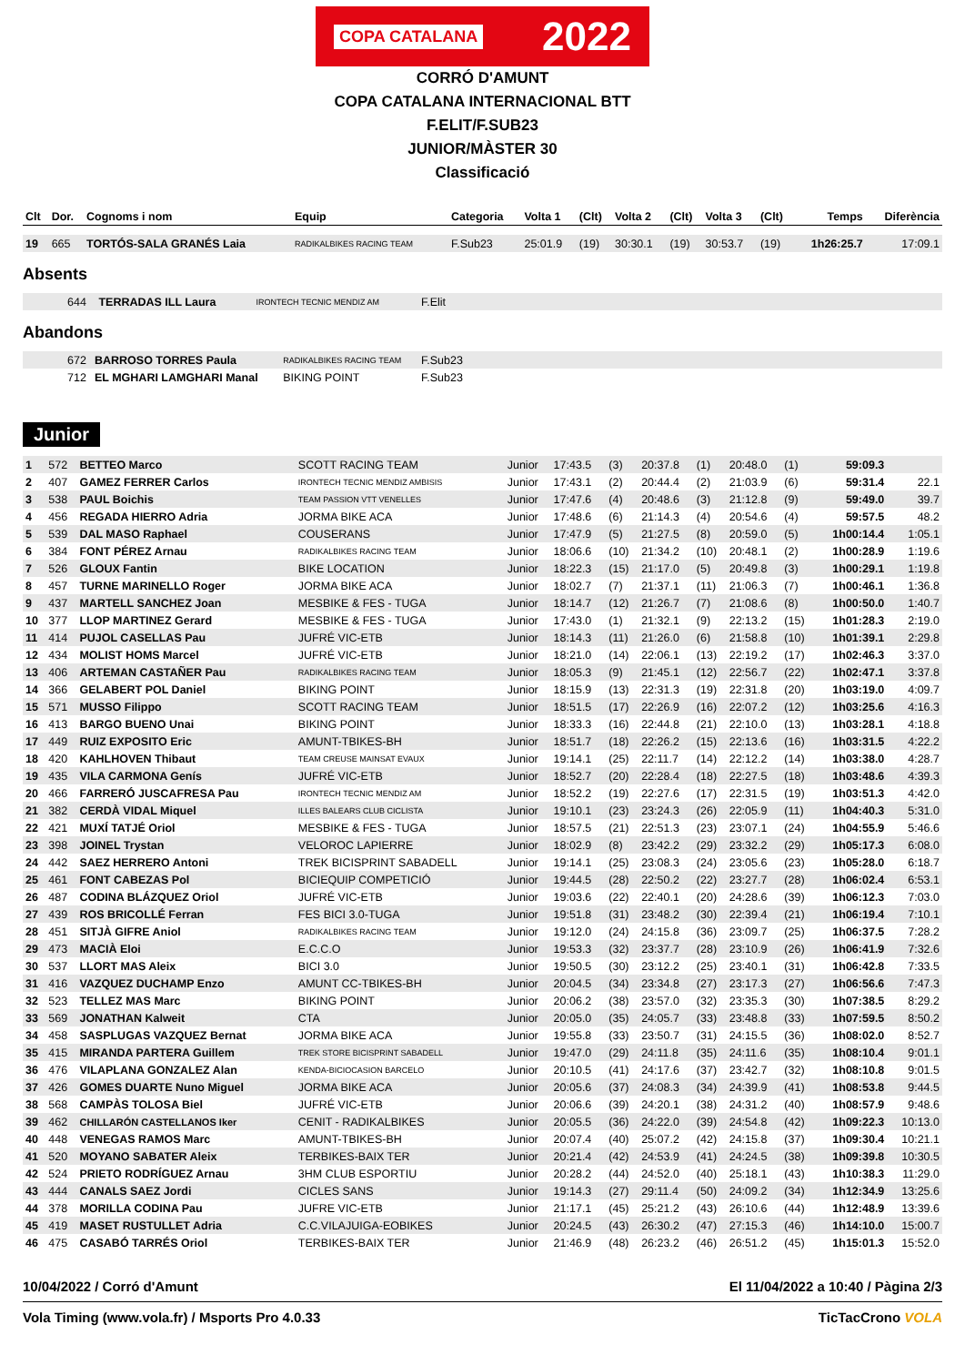COPA CATALANA 2022
CORRÓ D'AMUNT
COPA CATALANA INTERNACIONAL BTT
F.ELIT/F.SUB23
JUNIOR/MÀSTER 30
Classificació
| Clt | Dor. | Cognoms i nom | Equip | Categoria | Volta 1 | (Clt) | Volta 2 | (Clt) | Volta 3 | (Clt) | Temps | Diferència |
| --- | --- | --- | --- | --- | --- | --- | --- | --- | --- | --- | --- | --- |
| 19 | 665 | TORTÓS-SALA GRANÉS Laia | RADIKALBIKES RACING TEAM | F.Sub23 | 25:01.9 | (19) | 30:30.1 | (19) | 30:53.7 | (19) | 1h26:25.7 | 17:09.1 |
Absents
| | 644 | TERRADAS ILL Laura | IRONTECH TECNIC MENDIZ AM | F.Elit |
Abandons
| | 672 | BARROSO TORRES Paula | RADIKALBIKES RACING TEAM | F.Sub23 |
| | 712 | EL MGHARI LAMGHARI Manal | BIKING POINT | F.Sub23 |
Junior
| 1 | 572 | BETTEO Marco | SCOTT RACING TEAM | Junior | 17:43.5 | (3) | 20:37.8 | (1) | 20:48.0 | (1) | 59:09.3 | |
| 2 | 407 | GAMEZ FERRER Carlos | IRONTECH TECNIC MENDIZ AMBISIS | Junior | 17:43.1 | (2) | 20:44.4 | (2) | 21:03.9 | (6) | 59:31.4 | 22.1 |
| 3 | 538 | PAUL Boichis | TEAM PASSION VTT VENELLES | Junior | 17:47.6 | (4) | 20:48.6 | (3) | 21:12.8 | (9) | 59:49.0 | 39.7 |
| 4 | 456 | REGADA HIERRO Adria | JORMA BIKE ACA | Junior | 17:48.6 | (6) | 21:14.3 | (4) | 20:54.6 | (4) | 59:57.5 | 48.2 |
| 5 | 539 | DAL MASO Raphael | COUSERANS | Junior | 17:47.9 | (5) | 21:27.5 | (8) | 20:59.0 | (5) | 1h00:14.4 | 1:05.1 |
| 6 | 384 | FONT PÉREZ Arnau | RADIKALBIKES RACING TEAM | Junior | 18:06.6 | (10) | 21:34.2 | (10) | 20:48.1 | (2) | 1h00:28.9 | 1:19.6 |
| 7 | 526 | GLOUX Fantin | BIKE LOCATION | Junior | 18:22.3 | (15) | 21:17.0 | (5) | 20:49.8 | (3) | 1h00:29.1 | 1:19.8 |
| 8 | 457 | TURNE MARINELLO Roger | JORMA BIKE ACA | Junior | 18:02.7 | (7) | 21:37.1 | (11) | 21:06.3 | (7) | 1h00:46.1 | 1:36.8 |
| 9 | 437 | MARTELL SANCHEZ Joan | MESBIKE & FES - TUGA | Junior | 18:14.7 | (12) | 21:26.7 | (7) | 21:08.6 | (8) | 1h00:50.0 | 1:40.7 |
| 10 | 377 | LLOP MARTINEZ Gerard | MESBIKE & FES - TUGA | Junior | 17:43.0 | (1) | 21:32.1 | (9) | 22:13.2 | (15) | 1h01:28.3 | 2:19.0 |
| 11 | 414 | PUJOL CASELLAS Pau | JUFRÉ VIC-ETB | Junior | 18:14.3 | (11) | 21:26.0 | (6) | 21:58.8 | (10) | 1h01:39.1 | 2:29.8 |
| 12 | 434 | MOLIST HOMS Marcel | JUFRÉ VIC-ETB | Junior | 18:21.0 | (14) | 22:06.1 | (13) | 22:19.2 | (17) | 1h02:46.3 | 3:37.0 |
| 13 | 406 | ARTEMAN CASTAÑER Pau | RADIKALBIKES RACING TEAM | Junior | 18:05.3 | (9) | 21:45.1 | (12) | 22:56.7 | (22) | 1h02:47.1 | 3:37.8 |
| 14 | 366 | GELABERT POL Daniel | BIKING POINT | Junior | 18:15.9 | (13) | 22:31.3 | (19) | 22:31.8 | (20) | 1h03:19.0 | 4:09.7 |
| 15 | 571 | MUSSO Filippo | SCOTT RACING TEAM | Junior | 18:51.5 | (17) | 22:26.9 | (16) | 22:07.2 | (12) | 1h03:25.6 | 4:16.3 |
| 16 | 413 | BARGO BUENO Unai | BIKING POINT | Junior | 18:33.3 | (16) | 22:44.8 | (21) | 22:10.0 | (13) | 1h03:28.1 | 4:18.8 |
| 17 | 449 | RUIZ EXPOSITO Eric | AMUNT-TBIKES-BH | Junior | 18:51.7 | (18) | 22:26.2 | (15) | 22:13.6 | (16) | 1h03:31.5 | 4:22.2 |
| 18 | 420 | KAHLHOVEN Thibaut | TEAM CREUSE MAINSAT EVAUX | Junior | 19:14.1 | (25) | 22:11.7 | (14) | 22:12.2 | (14) | 1h03:38.0 | 4:28.7 |
| 19 | 435 | VILA CARMONA Genís | JUFRÉ VIC-ETB | Junior | 18:52.7 | (20) | 22:28.4 | (18) | 22:27.5 | (18) | 1h03:48.6 | 4:39.3 |
| 20 | 466 | FARRERÓ JUSCAFRESA Pau | IRONTECH TECNIC MENDIZ AM | Junior | 18:52.2 | (19) | 22:27.6 | (17) | 22:31.5 | (19) | 1h03:51.3 | 4:42.0 |
| 21 | 382 | CERDÀ VIDAL Miquel | ILLES BALEARS CLUB CICLISTA | Junior | 19:10.1 | (23) | 23:24.3 | (26) | 22:05.9 | (11) | 1h04:40.3 | 5:31.0 |
| 22 | 421 | MUXÍ TATJÉ Oriol | MESBIKE & FES - TUGA | Junior | 18:57.5 | (21) | 22:51.3 | (23) | 23:07.1 | (24) | 1h04:55.9 | 5:46.6 |
| 23 | 398 | JOINEL Trystan | VELOROC LAPIERRE | Junior | 18:02.9 | (8) | 23:42.2 | (29) | 23:32.2 | (29) | 1h05:17.3 | 6:08.0 |
| 24 | 442 | SAEZ HERRERO Antoni | TREK BICISPRINT SABADELL | Junior | 19:14.1 | (25) | 23:08.3 | (24) | 23:05.6 | (23) | 1h05:28.0 | 6:18.7 |
| 25 | 461 | FONT CABEZAS Pol | BICIEQUIP COMPETICIÓ | Junior | 19:44.5 | (28) | 22:50.2 | (22) | 23:27.7 | (28) | 1h06:02.4 | 6:53.1 |
| 26 | 487 | CODINA BLÁZQUEZ Oriol | JUFRÉ VIC-ETB | Junior | 19:03.6 | (22) | 22:40.1 | (20) | 24:28.6 | (39) | 1h06:12.3 | 7:03.0 |
| 27 | 439 | ROS BRICOLLÉ Ferran | FES BICI 3.0-TUGA | Junior | 19:51.8 | (31) | 23:48.2 | (30) | 22:39.4 | (21) | 1h06:19.4 | 7:10.1 |
| 28 | 451 | SITJÀ GIFRE Aniol | RADIKALBIKES RACING TEAM | Junior | 19:12.0 | (24) | 24:15.8 | (36) | 23:09.7 | (25) | 1h06:37.5 | 7:28.2 |
| 29 | 473 | MACIÀ Eloi | E.C.C.O | Junior | 19:53.3 | (32) | 23:37.7 | (28) | 23:10.9 | (26) | 1h06:41.9 | 7:32.6 |
| 30 | 537 | LLORT MAS Aleix | BICI 3.0 | Junior | 19:50.5 | (30) | 23:12.2 | (25) | 23:40.1 | (31) | 1h06:42.8 | 7:33.5 |
| 31 | 416 | VAZQUEZ DUCHAMP Enzo | AMUNT CC-TBIKES-BH | Junior | 20:04.5 | (34) | 23:34.8 | (27) | 23:17.3 | (27) | 1h06:56.6 | 7:47.3 |
| 32 | 523 | TELLEZ MAS Marc | BIKING POINT | Junior | 20:06.2 | (38) | 23:57.0 | (32) | 23:35.3 | (30) | 1h07:38.5 | 8:29.2 |
| 33 | 569 | JONATHAN Kalweit | CTA | Junior | 20:05.0 | (35) | 24:05.7 | (33) | 23:48.8 | (33) | 1h07:59.5 | 8:50.2 |
| 34 | 458 | SASPLUGAS VAZQUEZ Bernat | JORMA BIKE ACA | Junior | 19:55.8 | (33) | 23:50.7 | (31) | 24:15.5 | (36) | 1h08:02.0 | 8:52.7 |
| 35 | 415 | MIRANDA PARTERA Guillem | TREK STORE BICISPRINT SABADELL | Junior | 19:47.0 | (29) | 24:11.8 | (35) | 24:11.6 | (35) | 1h08:10.4 | 9:01.1 |
| 36 | 476 | VILAPLANA GONZALEZ Alan | KENDA-BICIOCASION BARCELO | Junior | 20:10.5 | (41) | 24:17.6 | (37) | 23:42.7 | (32) | 1h08:10.8 | 9:01.5 |
| 37 | 426 | GOMES DUARTE Nuno Miguel | JORMA BIKE ACA | Junior | 20:05.6 | (37) | 24:08.3 | (34) | 24:39.9 | (41) | 1h08:53.8 | 9:44.5 |
| 38 | 568 | CAMPÀS TOLOSA Biel | JUFRÉ VIC-ETB | Junior | 20:06.6 | (39) | 24:20.1 | (38) | 24:31.2 | (40) | 1h08:57.9 | 9:48.6 |
| 39 | 462 | CHILLARÓN CASTELLANOS Iker | CENIT - RADIKALBIKES | Junior | 20:05.5 | (36) | 24:22.0 | (39) | 24:54.8 | (42) | 1h09:22.3 | 10:13.0 |
| 40 | 448 | VENEGAS RAMOS Marc | AMUNT-TBIKES-BH | Junior | 20:07.4 | (40) | 25:07.2 | (42) | 24:15.8 | (37) | 1h09:30.4 | 10:21.1 |
| 41 | 520 | MOYANO SABATER Aleix | TERBIKES-BAIX TER | Junior | 20:21.4 | (42) | 24:53.9 | (41) | 24:24.5 | (38) | 1h09:39.8 | 10:30.5 |
| 42 | 524 | PRIETO RODRÍGUEZ Arnau | 3HM CLUB ESPORTIU | Junior | 20:28.2 | (44) | 24:52.0 | (40) | 25:18.1 | (43) | 1h10:38.3 | 11:29.0 |
| 43 | 444 | CANALS SAEZ Jordi | CICLES SANS | Junior | 19:14.3 | (27) | 29:11.4 | (50) | 24:09.2 | (34) | 1h12:34.9 | 13:25.6 |
| 44 | 378 | MORILLA CODINA Pau | JUFRE VIC-ETB | Junior | 21:17.1 | (45) | 25:21.2 | (43) | 26:10.6 | (44) | 1h12:48.9 | 13:39.6 |
| 45 | 419 | MASET RUSTULLET Adria | C.C.VILAJUIGA-EOBIKES | Junior | 20:24.5 | (43) | 26:30.2 | (47) | 27:15.3 | (46) | 1h14:10.0 | 15:00.7 |
| 46 | 475 | CASABÓ TARRÉS Oriol | TERBIKES-BAIX TER | Junior | 21:46.9 | (48) | 26:23.2 | (46) | 26:51.2 | (45) | 1h15:01.3 | 15:52.0 |
10/04/2022 / Corró d'Amunt El 11/04/2022 a 10:40 / Pàgina 2/3
Vola Timing (www.vola.fr) / Msports Pro 4.0.33 TicTacCrono VOLA